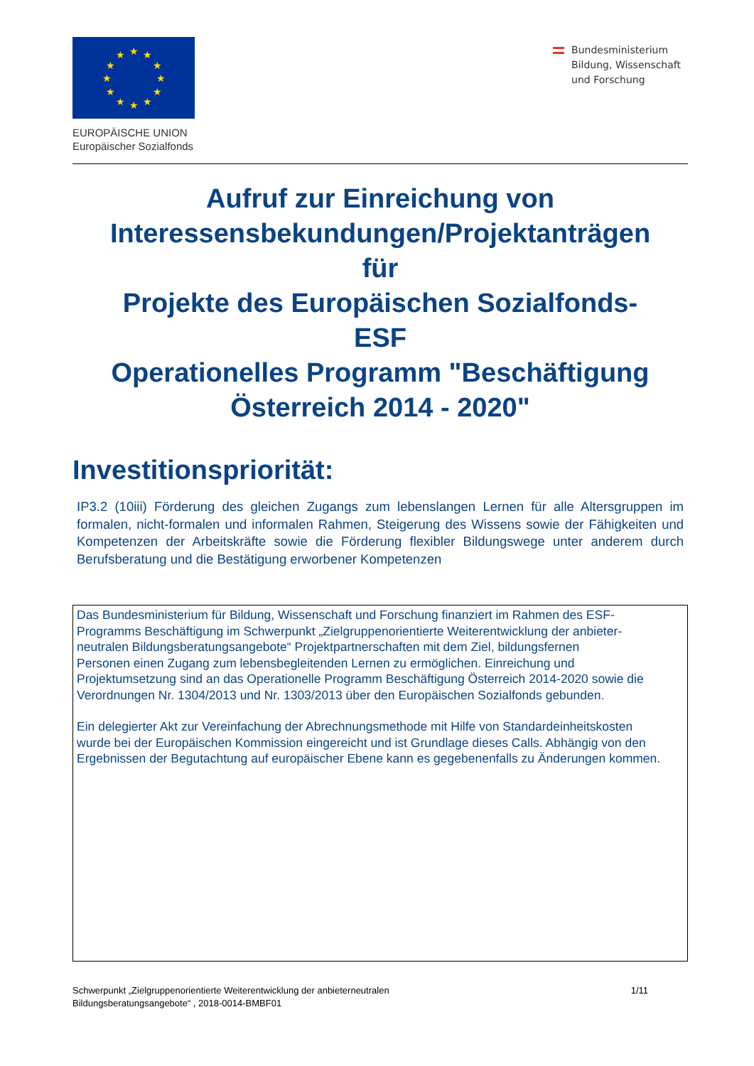★
★
★
★
★
★
★
★
★
★
★
★
EUROPÄISCHE UNION
Europäischer Sozialfonds
Bundesministerium
Bildung, Wissenschaft
und Forschung
Aufruf zur Einreichung von
Interessensbekundungen/Projektanträgen
für
Projekte des Europäischen Sozialfonds-
ESF
Operationelles Programm "Beschäftigung
Österreich 2014 - 2020"
Investitionspriorität:
IP3.2 (10iii) Förderung des gleichen Zugangs zum lebenslangen Lernen für alle Altersgruppen im formalen, nicht-formalen und informalen Rahmen, Steigerung des Wissens sowie der Fähigkeiten und Kompetenzen der Arbeitskräfte sowie die Förderung flexibler Bildungswege unter anderem durch Berufsberatung und die Bestätigung erworbener Kompetenzen
Das Bundesministerium für Bildung, Wissenschaft und Forschung finanziert im Rahmen des ESF-
Programms Beschäftigung im Schwerpunkt „Zielgruppenorientierte Weiterentwicklung der anbieter-
neutralen Bildungsberatungsangebote“ Projektpartnerschaften mit dem Ziel, bildungsfernen
Personen einen Zugang zum lebensbegleitenden Lernen zu ermöglichen. Einreichung und
Projektumsetzung sind an das Operationelle Programm Beschäftigung Österreich 2014-2020 sowie die
Verordnungen Nr. 1304/2013 und Nr. 1303/2013 über den Europäischen Sozialfonds gebunden.
Ein delegierter Akt zur Vereinfachung der Abrechnungsmethode mit Hilfe von Standardeinheitskosten
wurde bei der Europäischen Kommission eingereicht und ist Grundlage dieses Calls. Abhängig von den
Ergebnissen der Begutachtung auf europäischer Ebene kann es gegebenenfalls zu Änderungen kommen.
Schwerpunkt „Zielgruppenorientierte Weiterentwicklung der anbieterneutralen
Bildungsberatungsangebote“ , 2018-0014-BMBF01
1/11